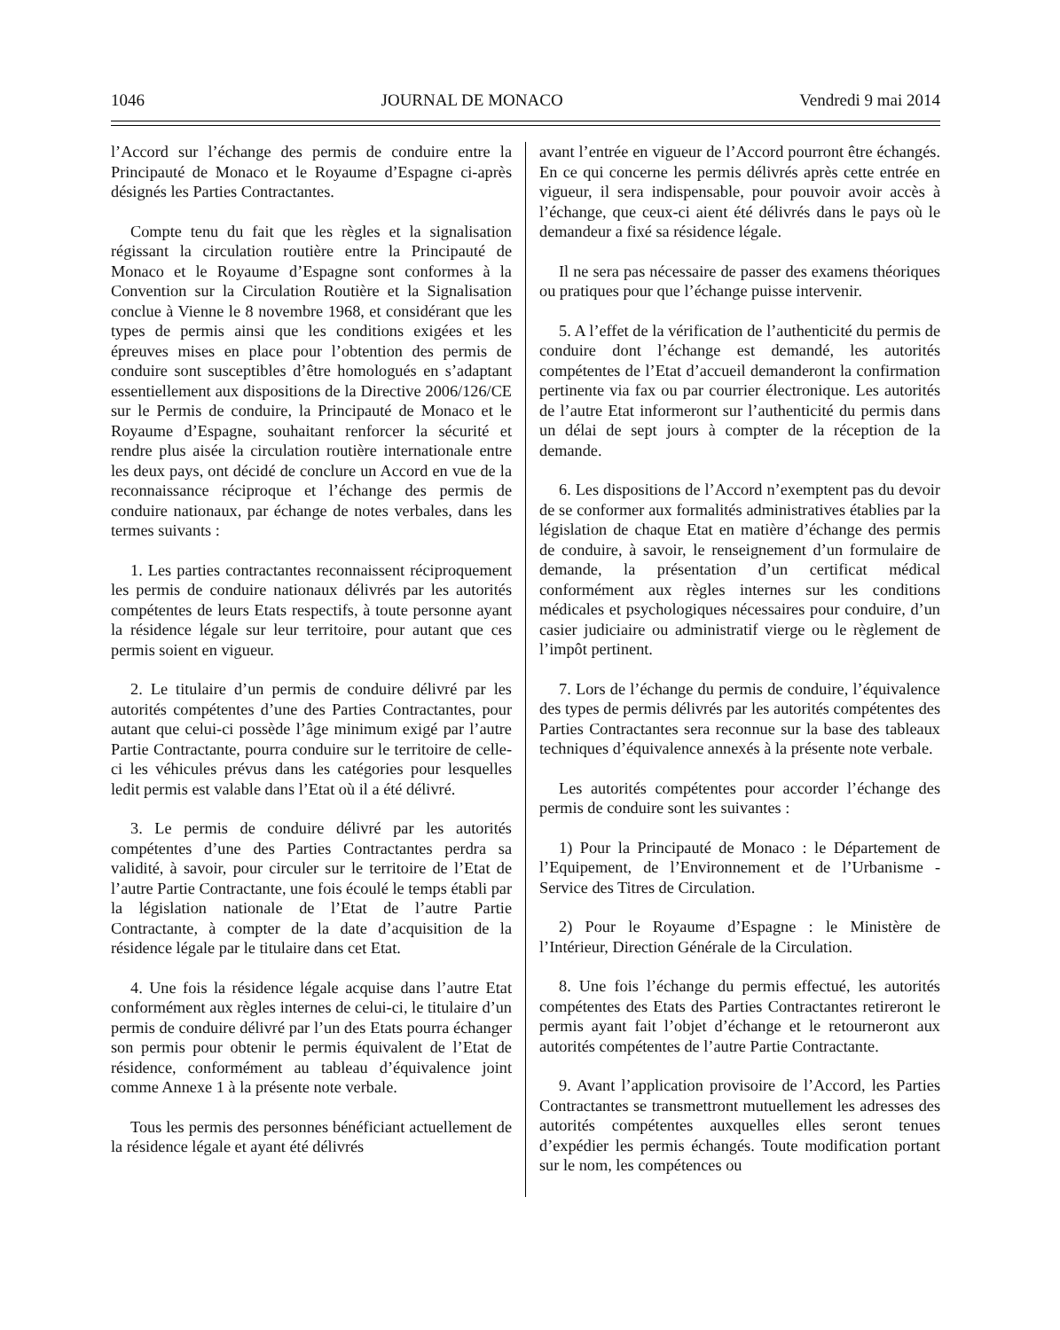1046 JOURNAL DE MONACO Vendredi 9 mai 2014
l’Accord sur l’échange des permis de conduire entre la Principauté de Monaco et le Royaume d’Espagne ci-après désignés les Parties Contractantes.
Compte tenu du fait que les règles et la signalisation régissant la circulation routière entre la Principauté de Monaco et le Royaume d’Espagne sont conformes à la Convention sur la Circulation Routière et la Signalisation conclue à Vienne le 8 novembre 1968, et considérant que les types de permis ainsi que les conditions exigées et les épreuves mises en place pour l’obtention des permis de conduire sont susceptibles d’être homologués en s’adaptant essentiellement aux dispositions de la Directive 2006/126/CE sur le Permis de conduire, la Principauté de Monaco et le Royaume d’Espagne, souhaitant renforcer la sécurité et rendre plus aisée la circulation routière internationale entre les deux pays, ont décidé de conclure un Accord en vue de la reconnaissance réciproque et l’échange des permis de conduire nationaux, par échange de notes verbales, dans les termes suivants :
1. Les parties contractantes reconnaissent réciproquement les permis de conduire nationaux délivrés par les autorités compétentes de leurs Etats respectifs, à toute personne ayant la résidence légale sur leur territoire, pour autant que ces permis soient en vigueur.
2. Le titulaire d’un permis de conduire délivré par les autorités compétentes d’une des Parties Contractantes, pour autant que celui-ci possède l’âge minimum exigé par l’autre Partie Contractante, pourra conduire sur le territoire de celle-ci les véhicules prévus dans les catégories pour lesquelles ledit permis est valable dans l’Etat où il a été délivré.
3. Le permis de conduire délivré par les autorités compétentes d’une des Parties Contractantes perdra sa validité, à savoir, pour circuler sur le territoire de l’Etat de l’autre Partie Contractante, une fois écoulé le temps établi par la législation nationale de l’Etat de l’autre Partie Contractante, à compter de la date d’acquisition de la résidence légale par le titulaire dans cet Etat.
4. Une fois la résidence légale acquise dans l’autre Etat conformément aux règles internes de celui-ci, le titulaire d’un permis de conduire délivré par l’un des Etats pourra échanger son permis pour obtenir le permis équivalent de l’Etat de résidence, conformément au tableau d’équivalence joint comme Annexe 1 à la présente note verbale.
Tous les permis des personnes bénéficiant actuellement de la résidence légale et ayant été délivrés
avant l’entrée en vigueur de l’Accord pourront être échangés. En ce qui concerne les permis délivrés après cette entrée en vigueur, il sera indispensable, pour pouvoir avoir accès à l’échange, que ceux-ci aient été délivrés dans le pays où le demandeur a fixé sa résidence légale.
Il ne sera pas nécessaire de passer des examens théoriques ou pratiques pour que l’échange puisse intervenir.
5. A l’effet de la vérification de l’authenticité du permis de conduire dont l’échange est demandé, les autorités compétentes de l’Etat d’accueil demanderont la confirmation pertinente via fax ou par courrier électronique. Les autorités de l’autre Etat informeront sur l’authenticité du permis dans un délai de sept jours à compter de la réception de la demande.
6. Les dispositions de l’Accord n’exemptent pas du devoir de se conformer aux formalités administratives établies par la législation de chaque Etat en matière d’échange des permis de conduire, à savoir, le renseignement d’un formulaire de demande, la présentation d’un certificat médical conformément aux règles internes sur les conditions médicales et psychologiques nécessaires pour conduire, d’un casier judiciaire ou administratif vierge ou le règlement de l’impôt pertinent.
7. Lors de l’échange du permis de conduire, l’équivalence des types de permis délivrés par les autorités compétentes des Parties Contractantes sera reconnue sur la base des tableaux techniques d’équivalence annexés à la présente note verbale.
Les autorités compétentes pour accorder l’échange des permis de conduire sont les suivantes :
1) Pour la Principauté de Monaco : le Département de l’Equipement, de l’Environnement et de l’Urbanisme - Service des Titres de Circulation.
2) Pour le Royaume d’Espagne : le Ministère de l’Intérieur, Direction Générale de la Circulation.
8. Une fois l’échange du permis effectué, les autorités compétentes des Etats des Parties Contractantes retireront le permis ayant fait l’objet d’échange et le retourneront aux autorités compétentes de l’autre Partie Contractante.
9. Avant l’application provisoire de l’Accord, les Parties Contractantes se transmettront mutuellement les adresses des autorités compétentes auxquelles elles seront tenues d’expédier les permis échangés. Toute modification portant sur le nom, les compétences ou